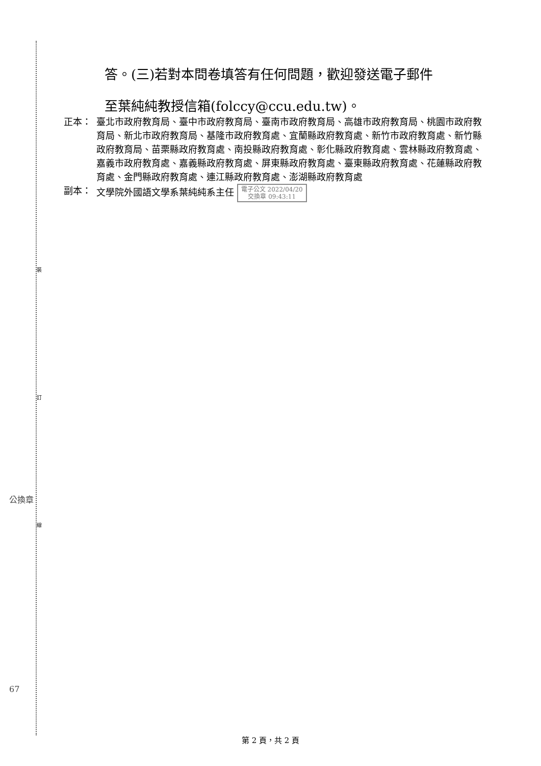裝
訂
線
答。(三)若對本問卷填答有任何問題，歡迎發送電子郵件
至葉純純教授信箱(folccy@ccu.edu.tw)。
正本： 臺北市政府教育局、臺中市政府教育局、臺南市政府教育局、高雄市政府教育局、桃園市政府教育局、新北市政府教育局、基隆市政府教育處、宜蘭縣政府教育處、新竹市政府教育處、新竹縣政府教育局、苗栗縣政府教育處、南投縣政府教育處、彰化縣政府教育處、雲林縣政府教育處、嘉義市政府教育處、嘉義縣政府教育處、屏東縣政府教育處、臺東縣政府教育處、花蓮縣政府教育處、金門縣政府教育處、連江縣政府教育處、澎湖縣政府教育處
副本： 文學院外國語文學系葉純純系主任 電子公文 2022/04/20
交換章 09:43:11
公換章
67
第 2 頁，共 2 頁